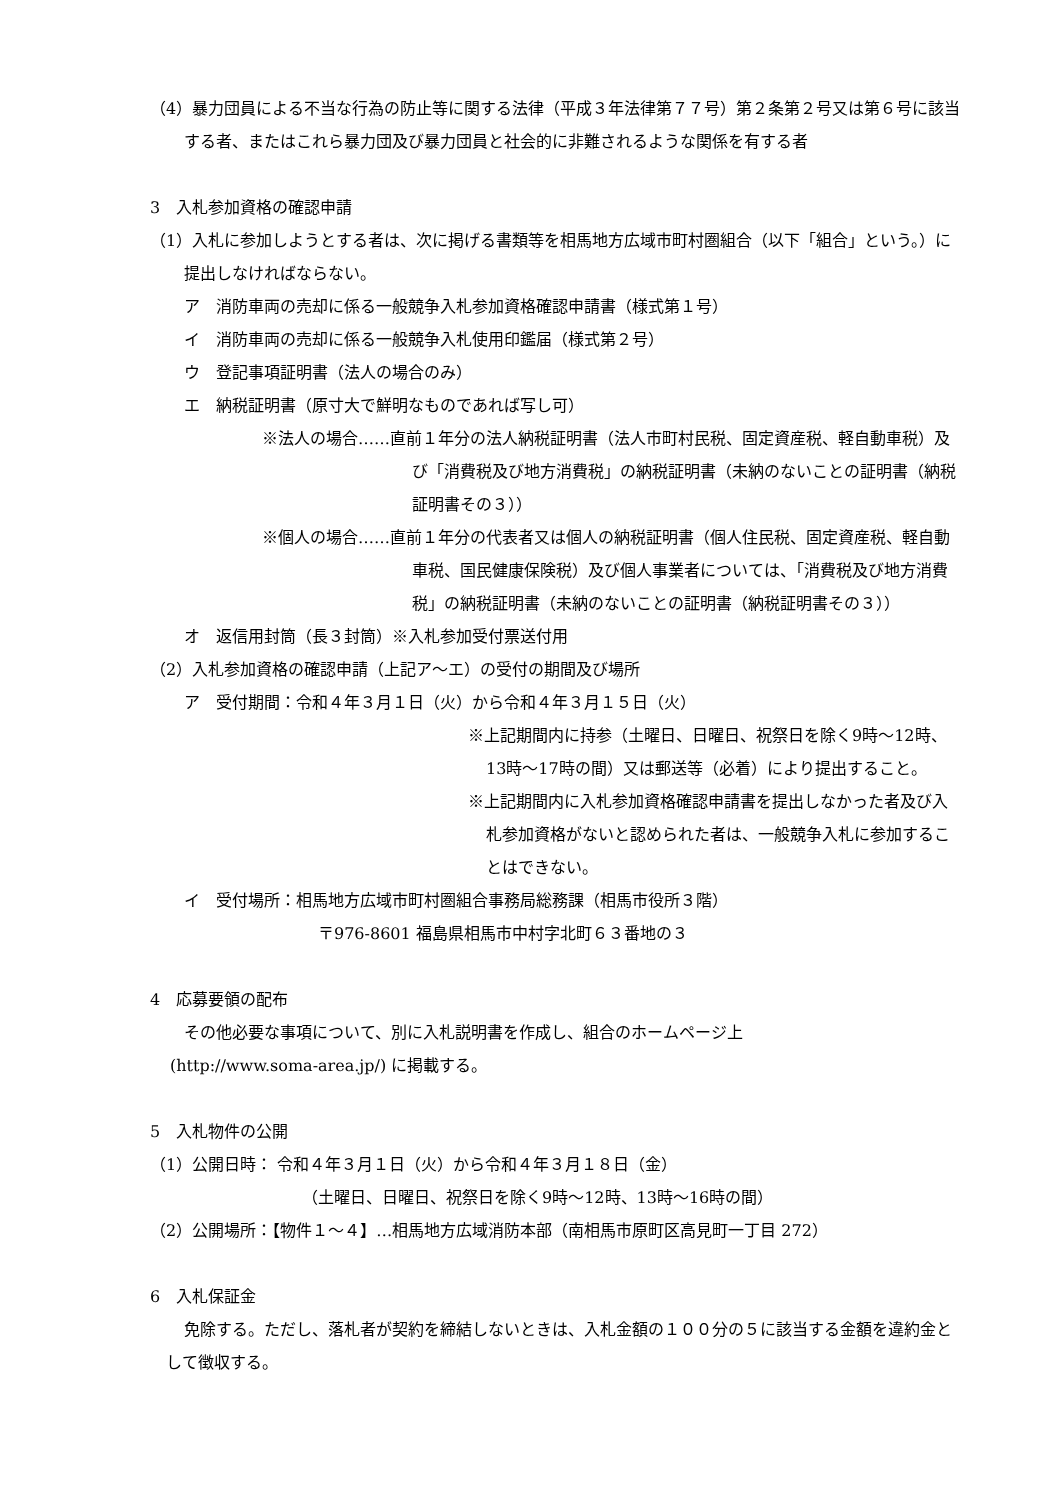（4）暴力団員による不当な行為の防止等に関する法律（平成３年法律第７７号）第２条第２号又は第６号に該当する者、またはこれら暴力団及び暴力団員と社会的に非難されるような関係を有する者
3　入札参加資格の確認申請
（1）入札に参加しようとする者は、次に掲げる書類等を相馬地方広域市町村圏組合（以下「組合」という。）に提出しなければならない。
ア　消防車両の売却に係る一般競争入札参加資格確認申請書（様式第１号）
イ　消防車両の売却に係る一般競争入札使用印鑑届（様式第２号）
ウ　登記事項証明書（法人の場合のみ）
エ　納税証明書（原寸大で鮮明なものであれば写し可）
※法人の場合……直前１年分の法人納税証明書（法人市町村民税、固定資産税、軽自動車税）及び「消費税及び地方消費税」の納税証明書（未納のないことの証明書（納税証明書その３））
※個人の場合……直前１年分の代表者又は個人の納税証明書（個人住民税、固定資産税、軽自動車税、国民健康保険税）及び個人事業者については、「消費税及び地方消費税」の納税証明書（未納のないことの証明書（納税証明書その３））
オ　返信用封筒（長３封筒）※入札参加受付票送付用
（2）入札参加資格の確認申請（上記ア～エ）の受付の期間及び場所
ア　受付期間：令和４年３月１日（火）から令和４年３月１５日（火）
※上記期間内に持参（土曜日、日曜日、祝祭日を除く9時～12時、13時～17時の間）又は郵送等（必着）により提出すること。
※上記期間内に入札参加資格確認申請書を提出しなかった者及び入札参加資格がないと認められた者は、一般競争入札に参加することはできない。
イ　受付場所：相馬地方広域市町村圏組合事務局総務課（相馬市役所３階）
〒976-8601 福島県相馬市中村字北町６３番地の３
4　応募要領の配布
その他必要な事項について、別に入札説明書を作成し、組合のホームページ上
(http://www.soma-area.jp/) に掲載する。
5　入札物件の公開
（1）公開日時： 令和４年３月１日（火）から令和４年３月１８日（金）
（土曜日、日曜日、祝祭日を除く9時～12時、13時～16時の間）
（2）公開場所：【物件１～４】…相馬地方広域消防本部（南相馬市原町区高見町一丁目 272）
6　入札保証金
免除する。ただし、落札者が契約を締結しないときは、入札金額の１００分の５に該当する金額を違約金として徴収する。